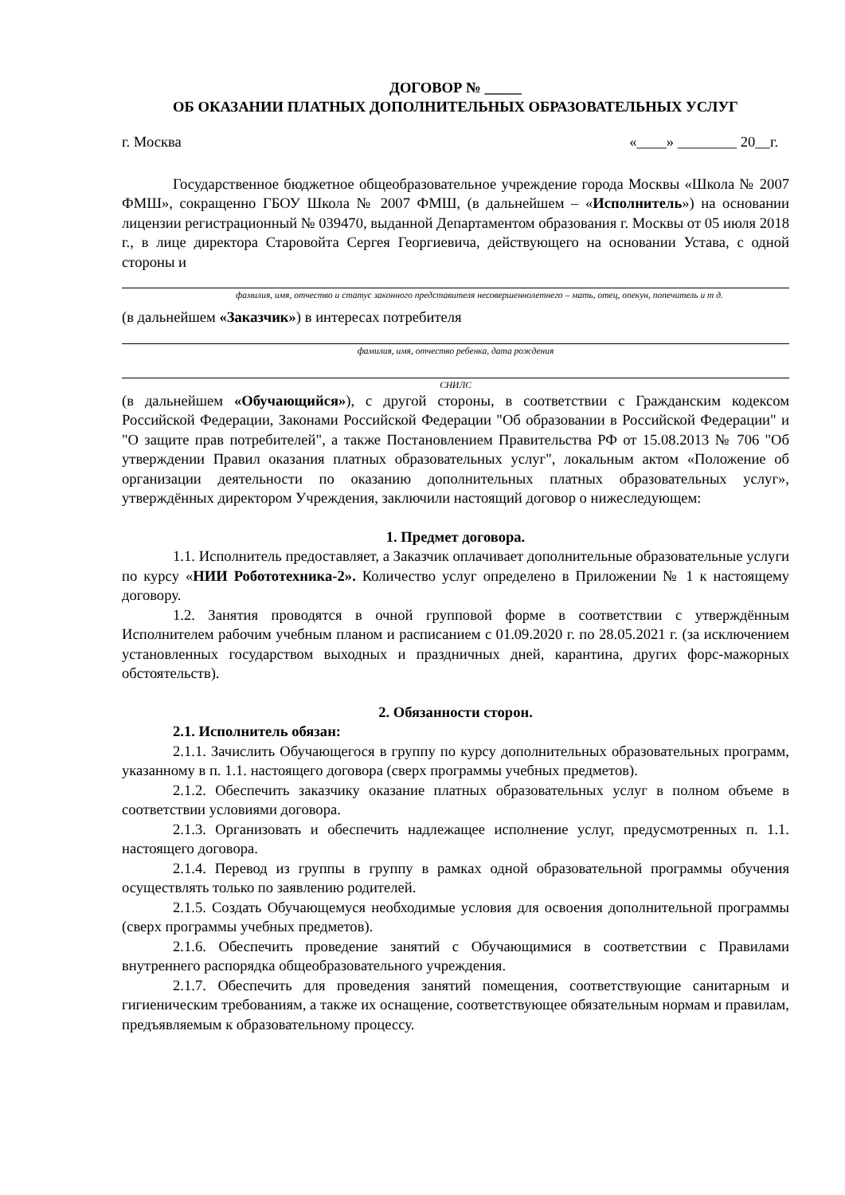ДОГОВОР № _____
ОБ ОКАЗАНИИ ПЛАТНЫХ ДОПОЛНИТЕЛЬНЫХ ОБРАЗОВАТЕЛЬНЫХ УСЛУГ
г. Москва «____» ________ 20__г.
Государственное бюджетное общеобразовательное учреждение города Москвы «Школа № 2007 ФМШ», сокращенно ГБОУ Школа № 2007 ФМШ, (в дальнейшем – «Исполнитель») на основании лицензии регистрационный № 039470, выданной Департаментом образования г. Москвы от 05 июля 2018 г., в лице директора Старовойта Сергея Георгиевича, действующего на основании Устава, с одной стороны и
фамилия, имя, отчество и статус законного представителя несовершеннолетнего – мать, отец, опекун, попечитель и т д.
(в дальнейшем «Заказчик») в интересах потребителя
фамилия, имя, отчество ребенка, дата рождения
СНИЛС
(в дальнейшем «Обучающийся»), с другой стороны, в соответствии с Гражданским кодексом Российской Федерации, Законами Российской Федерации "Об образовании в Российской Федерации" и "О защите прав потребителей", а также Постановлением Правительства РФ от 15.08.2013 № 706 "Об утверждении Правил оказания платных образовательных услуг", локальным актом «Положение об организации деятельности по оказанию дополнительных платных образовательных услуг», утверждённых директором Учреждения, заключили настоящий договор о нижеследующем:
1. Предмет договора.
1.1. Исполнитель предоставляет, а Заказчик оплачивает дополнительные образовательные услуги по курсу «НИИ Робототехника-2». Количество услуг определено в Приложении № 1 к настоящему договору.
1.2. Занятия проводятся в очной групповой форме в соответствии с утверждённым Исполнителем рабочим учебным планом и расписанием с 01.09.2020 г. по 28.05.2021 г. (за исключением установленных государством выходных и праздничных дней, карантина, других форс-мажорных обстоятельств).
2. Обязанности сторон.
2.1. Исполнитель обязан:
2.1.1. Зачислить Обучающегося в группу по курсу дополнительных образовательных программ, указанному в п. 1.1. настоящего договора (сверх программы учебных предметов).
2.1.2. Обеспечить заказчику оказание платных образовательных услуг в полном объеме в соответствии условиями договора.
2.1.3. Организовать и обеспечить надлежащее исполнение услуг, предусмотренных п. 1.1. настоящего договора.
2.1.4. Перевод из группы в группу в рамках одной образовательной программы обучения осуществлять только по заявлению родителей.
2.1.5. Создать Обучающемуся необходимые условия для освоения дополнительной программы (сверх программы учебных предметов).
2.1.6. Обеспечить проведение занятий с Обучающимися в соответствии с Правилами внутреннего распорядка общеобразовательного учреждения.
2.1.7. Обеспечить для проведения занятий помещения, соответствующие санитарным и гигиеническим требованиям, а также их оснащение, соответствующее обязательным нормам и правилам, предъявляемым к образовательному процессу.